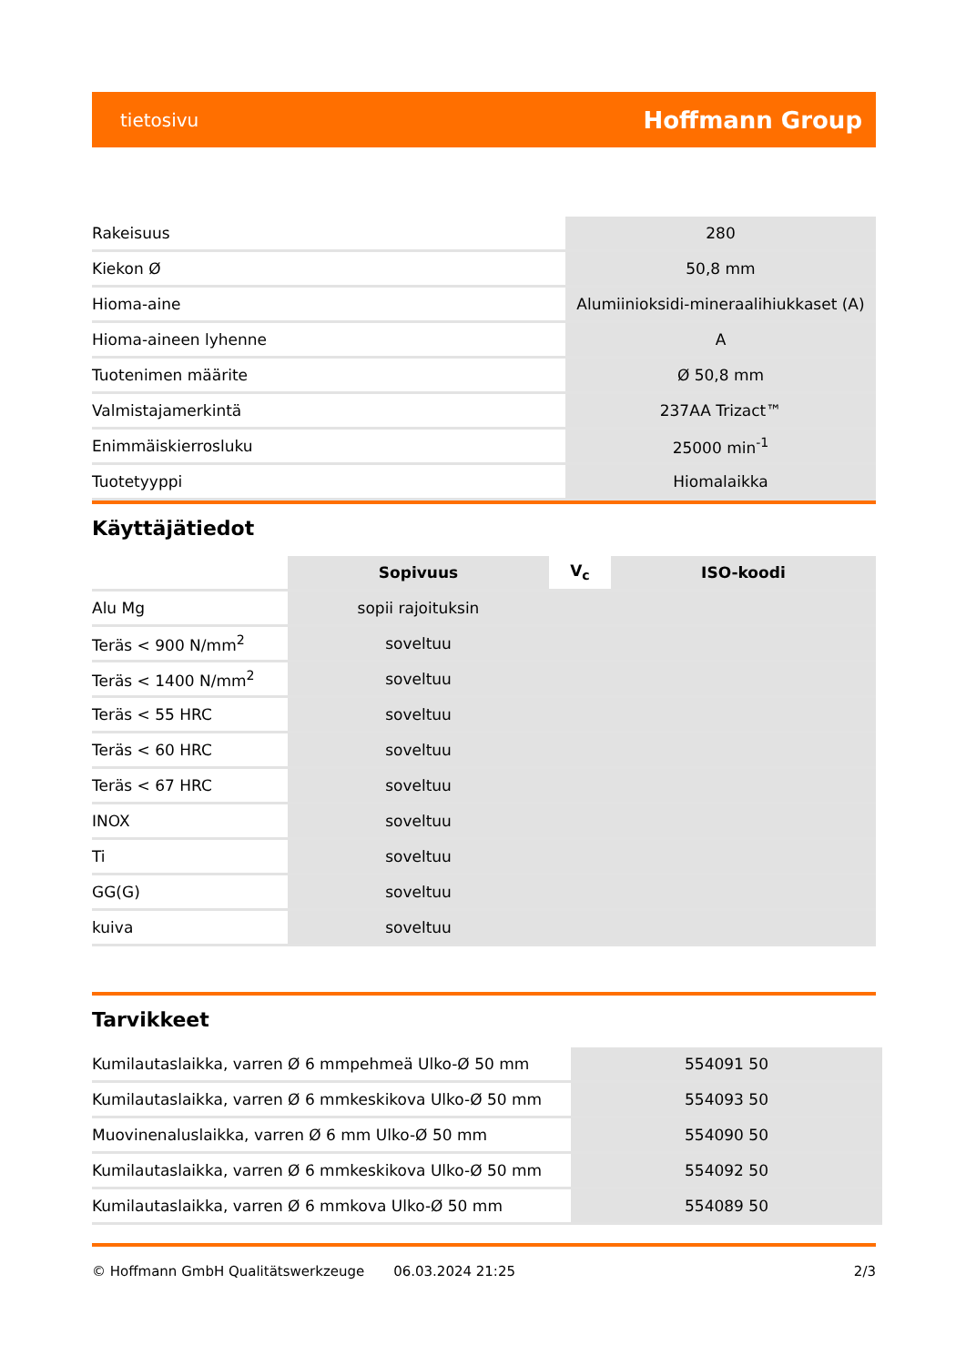tietosivu Hoffmann Group
| Rakeisuus | 280 |
| Kiekon Ø | 50,8 mm |
| Hioma-aine | Alumiinioksidi-mineraalihiukkaset (A) |
| Hioma-aineen lyhenne | A |
| Tuotenimen määrite | Ø 50,8 mm |
| Valmistajamerkintä | 237AA Trizact™ |
| Enimmäiskierrosluku | 25000 min<sup>-1</sup> |
| Tuotetyyppi | Hiomalaikka |
Käyttäjätiedot
| | Sopivuus | V<sub>c</sub> | ISO-koodi |
| Alu Mg | sopii rajoituksin | | |
| Teräs < 900 N/mm<sup>2</sup> | soveltuu | | |
| Teräs < 1400 N/mm<sup>2</sup> | soveltuu | | |
| Teräs < 55 HRC | soveltuu | | |
| Teräs < 60 HRC | soveltuu | | |
| Teräs < 67 HRC | soveltuu | | |
| INOX | soveltuu | | |
| Ti | soveltuu | | |
| GG(G) | soveltuu | | |
| kuiva | soveltuu | | |
Tarvikkeet
| Kumilautaslaikka, varren Ø 6 mmpehmeä Ulko-Ø 50 mm | 554091 50 |
| Kumilautaslaikka, varren Ø 6 mmkeskikova Ulko-Ø 50 mm | 554093 50 |
| Muovinenaluslaikka, varren Ø 6 mm Ulko-Ø 50 mm | 554090 50 |
| Kumilautaslaikka, varren Ø 6 mmkeskikova Ulko-Ø 50 mm | 554092 50 |
| Kumilautaslaikka, varren Ø 6 mmkova Ulko-Ø 50 mm | 554089 50 |
© Hoffmann GmbH Qualitätswerkzeuge 06.03.2024 21:25 2/3